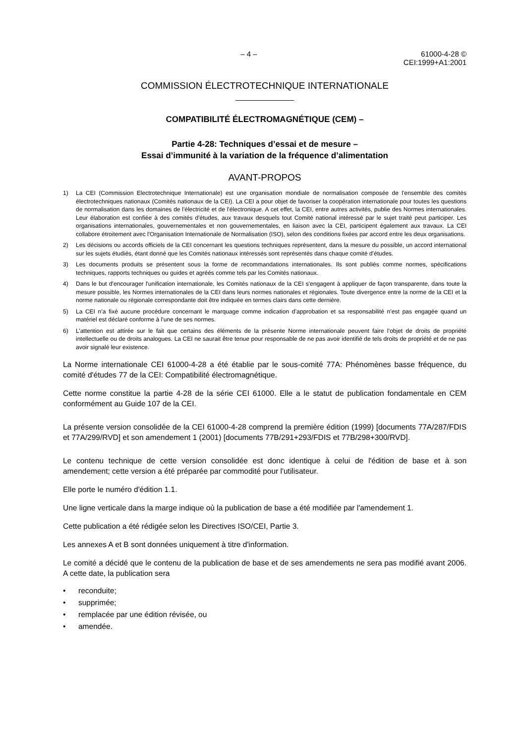– 4 – 61000-4-28 © CEI:1999+A1:2001
COMMISSION ÉLECTROTECHNIQUE INTERNATIONALE
COMPATIBILITÉ ÉLECTROMAGNÉTIQUE (CEM) –
Partie 4-28: Techniques d’essai et de mesure –
Essai d’immunité à la variation de la fréquence d’alimentation
AVANT-PROPOS
1) La CEI (Commission Electrotechnique Internationale) est une organisation mondiale de normalisation composée de l'ensemble des comités électrotechniques nationaux (Comités nationaux de la CEI). La CEI a pour objet de favoriser la coopération internationale pour toutes les questions de normalisation dans les domaines de l'électricité et de l'électronique. A cet effet, la CEI, entre autres activités, publie des Normes internationales. Leur élaboration est confiée à des comités d'études, aux travaux desquels tout Comité national intéressé par le sujet traité peut participer. Les organisations internationales, gouvernementales et non gouvernementales, en liaison avec la CEI, participent également aux travaux. La CEI collabore étroitement avec l'Organisation Internationale de Normalisation (ISO), selon des conditions fixées par accord entre les deux organisations.
2) Les décisions ou accords officiels de la CEI concernant les questions techniques représentent, dans la mesure du possible, un accord international sur les sujets étudiés, étant donné que les Comités nationaux intéressés sont représentés dans chaque comité d’études.
3) Les documents produits se présentent sous la forme de recommandations internationales. Ils sont publiés comme normes, spécifications techniques, rapports techniques ou guides et agréés comme tels par les Comités nationaux.
4) Dans le but d'encourager l'unification internationale, les Comités nationaux de la CEI s'engagent à appliquer de façon transparente, dans toute la mesure possible, les Normes internationales de la CEI dans leurs normes nationales et régionales. Toute divergence entre la norme de la CEI et la norme nationale ou régionale correspondante doit être indiquée en termes clairs dans cette dernière.
5) La CEI n’a fixé aucune procédure concernant le marquage comme indication d’approbation et sa responsabilité n’est pas engagée quand un matériel est déclaré conforme à l’une de ses normes.
6) L’attention est attirée sur le fait que certains des éléments de la présente Norme internationale peuvent faire l’objet de droits de propriété intellectuelle ou de droits analogues. La CEI ne saurait être tenue pour responsable de ne pas avoir identifié de tels droits de propriété et de ne pas avoir signalé leur existence.
La Norme internationale CEI 61000-4-28 a été établie par le sous-comité 77A: Phénomènes basse fréquence, du comité d'études 77 de la CEI: Compatibilité électromagnétique.
Cette norme constitue la partie 4-28 de la série CEI 61000. Elle a le statut de publication fondamentale en CEM conformément au Guide 107 de la CEI.
La présente version consolidée de la CEI 61000-4-28 comprend la première édition (1999) [documents 77A/287/FDIS et 77A/299/RVD] et son amendement 1 (2001) [documents 77B/291+293/FDIS et 77B/298+300/RVD].
Le contenu technique de cette version consolidée est donc identique à celui de l'édition de base et à son amendement; cette version a été préparée par commodité pour l'utilisateur.
Elle porte le numéro d'édition 1.1.
Une ligne verticale dans la marge indique où la publication de base a été modifiée par l'amendement 1.
Cette publication a été rédigée selon les Directives ISO/CEI, Partie 3.
Les annexes A et B sont données uniquement à titre d'information.
Le comité a décidé que le contenu de la publication de base et de ses amendements ne sera pas modifié avant 2006. A cette date, la publication sera
• reconduite;
• supprimée;
• remplacée par une édition révisée, ou
• amendée.